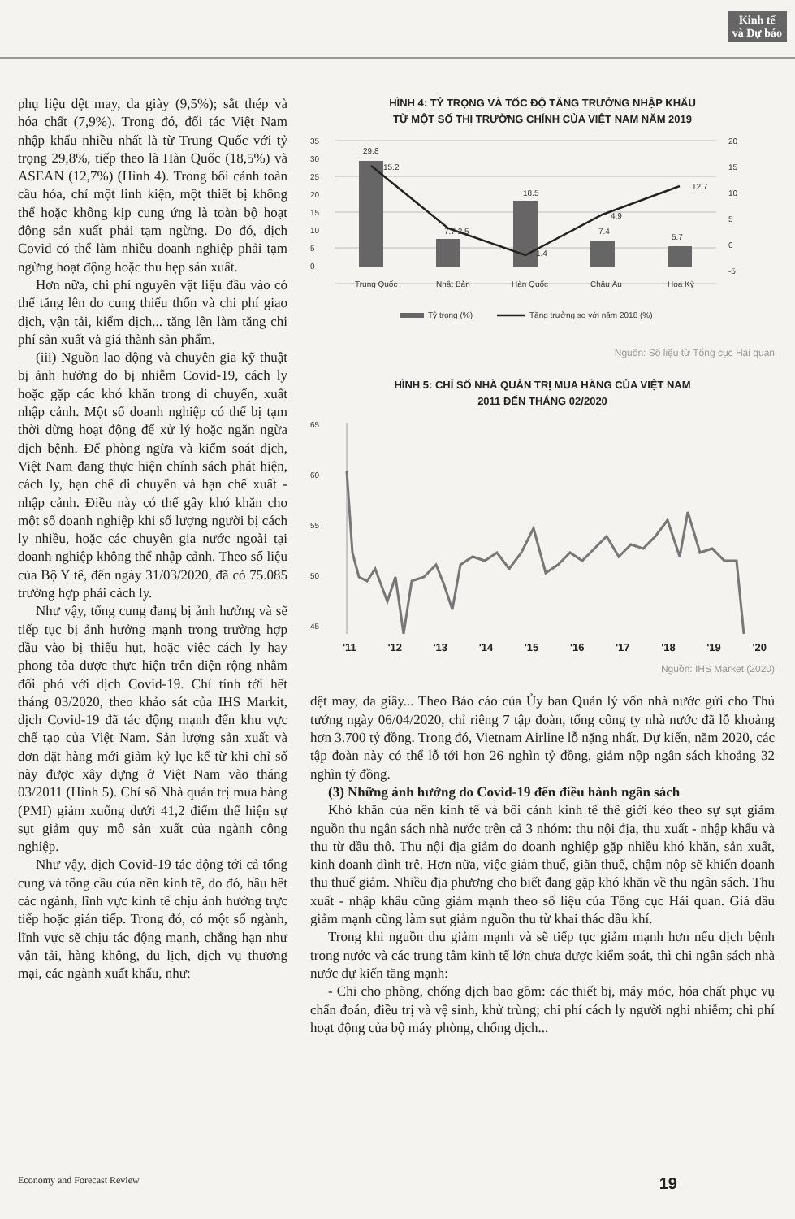Kinh tế
và Dự báo
phụ liệu dệt may, da giày (9,5%); sắt thép và hóa chất (7,9%). Trong đó, đối tác Việt Nam nhập khẩu nhiều nhất là từ Trung Quốc với tỷ trọng 29,8%, tiếp theo là Hàn Quốc (18,5%) và ASEAN (12,7%) (Hình 4). Trong bối cảnh toàn cầu hóa, chỉ một linh kiện, một thiết bị không thể hoặc không kịp cung ứng là toàn bộ hoạt động sản xuất phải tạm ngừng. Do đó, dịch Covid có thể làm nhiều doanh nghiệp phải tạm ngừng hoạt động hoặc thu hẹp sản xuất.
Hơn nữa, chi phí nguyên vật liệu đầu vào có thể tăng lên do cung thiếu thốn và chi phí giao dịch, vận tải, kiểm dịch... tăng lên làm tăng chi phí sản xuất và giá thành sản phẩm.
(iii) Nguồn lao động và chuyên gia kỹ thuật bị ảnh hưởng do bị nhiễm Covid-19, cách ly hoặc gặp các khó khăn trong di chuyển, xuất nhập cảnh. Một số doanh nghiệp có thể bị tạm thời dừng hoạt động để xử lý hoặc ngăn ngừa dịch bệnh. Để phòng ngừa và kiểm soát dịch, Việt Nam đang thực hiện chính sách phát hiện, cách ly, hạn chế di chuyển và hạn chế xuất - nhập cảnh. Điều này có thể gây khó khăn cho một số doanh nghiệp khi số lượng người bị cách ly nhiều, hoặc các chuyên gia nước ngoài tại doanh nghiệp không thể nhập cảnh. Theo số liệu của Bộ Y tế, đến ngày 31/03/2020, đã có 75.085 trường hợp phải cách ly.
Như vậy, tổng cung đang bị ảnh hưởng và sẽ tiếp tục bị ảnh hưởng mạnh trong trường hợp đầu vào bị thiếu hụt, hoặc việc cách ly hay phong tỏa được thực hiện trên diện rộng nhằm đối phó với dịch Covid-19. Chỉ tính tới hết tháng 03/2020, theo khảo sát của IHS Markit, dịch Covid-19 đã tác động mạnh đến khu vực chế tạo của Việt Nam. Sản lượng sản xuất và đơn đặt hàng mới giảm kỷ lục kể từ khi chỉ số này được xây dựng ở Việt Nam vào tháng 03/2011 (Hình 5). Chỉ số Nhà quản trị mua hàng (PMI) giảm xuống dưới 41,2 điểm thể hiện sự sụt giảm quy mô sản xuất của ngành công nghiệp.
Như vậy, dịch Covid-19 tác động tới cả tổng cung và tổng cầu của nền kinh tế, do đó, hầu hết các ngành, lĩnh vực kinh tế chịu ảnh hưởng trực tiếp hoặc gián tiếp. Trong đó, có một số ngành, lĩnh vực sẽ chịu tác động mạnh, chẳng hạn như vận tải, hàng không, du lịch, dịch vụ thương mại, các ngành xuất khẩu, như:
HÌNH 4: TỶ TRỌNG VÀ TỐC ĐỘ TĂNG TRƯỞNG NHẬP KHẨU
TỪ MỘT SỐ THỊ TRƯỜNG CHÍNH CỦA VIỆT NAM NĂM 2019
35
30
25
20
15
10
5
0
20
15
10
5
0
-5
29.8
15.2
7.7 2.5
18.5
1.4
7.4
4.9
5.7
12.7
Trung Quốc
Nhật Bản
Hàn Quốc
Châu Âu
Hoa Kỳ
Tỷ trọng (%)
Tăng trưởng so với năm 2018 (%)
Nguồn: Số liệu từ Tổng cục Hải quan
HÌNH 5: CHỈ SỐ NHÀ QUẢN TRỊ MUA HÀNG CỦA VIỆT NAM
2011 ĐẾN THÁNG 02/2020
65
60
55
50
45
'11 '12 '13 '14 '15 '16 '17 '18 '19 '20
Nguồn: IHS Market (2020)
dệt may, da giầy... Theo Báo cáo của Ủy ban Quản lý vốn nhà nước gửi cho Thủ tướng ngày 06/04/2020, chỉ riêng 7 tập đoàn, tổng công ty nhà nước đã lỗ khoảng hơn 3.700 tỷ đồng. Trong đó, Vietnam Airline lỗ nặng nhất. Dự kiến, năm 2020, các tập đoàn này có thể lỗ tới hơn 26 nghìn tỷ đồng, giảm nộp ngân sách khoảng 32 nghìn tỷ đồng.
(3) Những ảnh hưởng do Covid-19 đến điều hành ngân sách
Khó khăn của nền kinh tế và bối cảnh kinh tế thế giới kéo theo sự sụt giảm nguồn thu ngân sách nhà nước trên cả 3 nhóm: thu nội địa, thu xuất - nhập khẩu và thu từ dầu thô. Thu nội địa giảm do doanh nghiệp gặp nhiều khó khăn, sản xuất, kinh doanh đình trệ. Hơn nữa, việc giảm thuế, giãn thuế, chậm nộp sẽ khiến doanh thu thuế giảm. Nhiều địa phương cho biết đang gặp khó khăn về thu ngân sách. Thu xuất - nhập khẩu cũng giảm mạnh theo số liệu của Tổng cục Hải quan. Giá dầu giảm mạnh cũng làm sụt giảm nguồn thu từ khai thác dầu khí.
Trong khi nguồn thu giảm mạnh và sẽ tiếp tục giảm mạnh hơn nếu dịch bệnh trong nước và các trung tâm kinh tế lớn chưa được kiểm soát, thì chi ngân sách nhà nước dự kiến tăng mạnh:
- Chi cho phòng, chống dịch bao gồm: các thiết bị, máy móc, hóa chất phục vụ chẩn đoán, điều trị và vệ sinh, khử trùng; chi phí cách ly người nghi nhiễm; chi phí hoạt động của bộ máy phòng, chống dịch...
Economy and Forecast Review 19